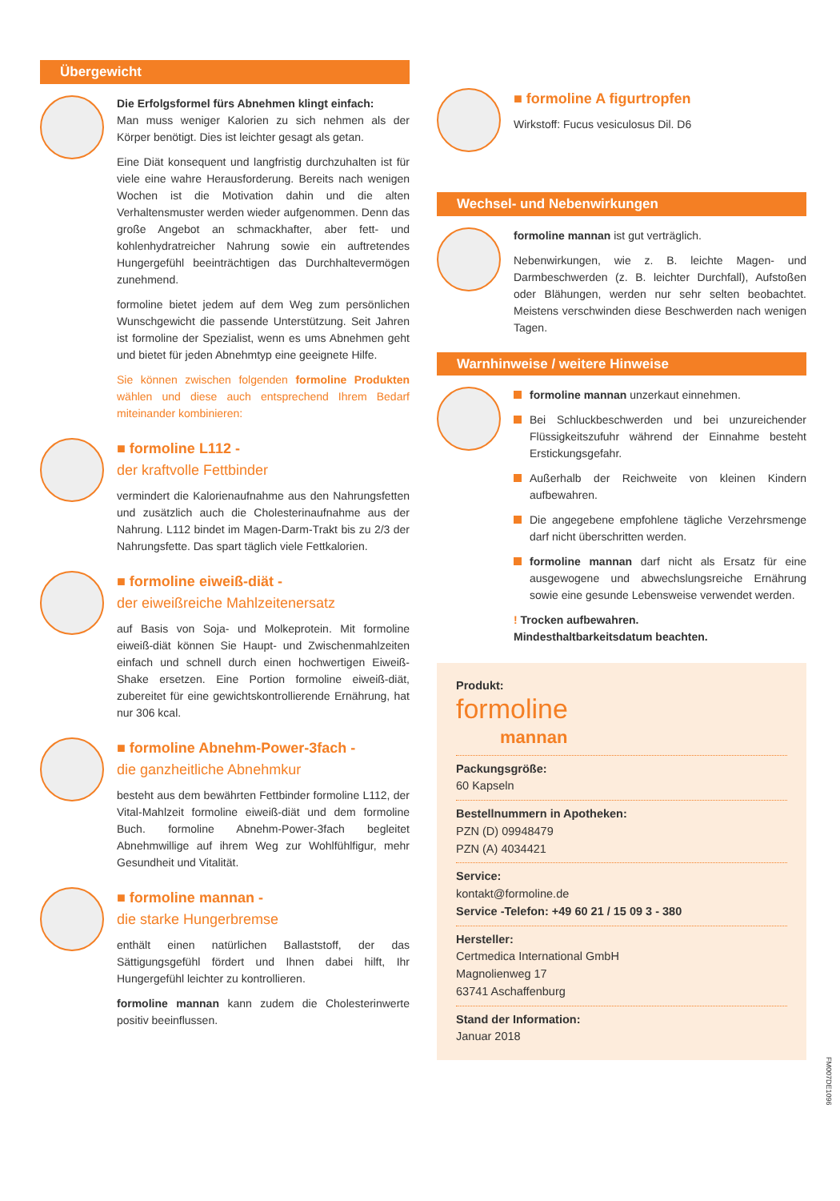Übergewicht
Die Erfolgsformel fürs Abnehmen klingt einfach:
Man muss weniger Kalorien zu sich nehmen als der Körper benötigt. Dies ist leichter gesagt als getan.
Eine Diät konsequent und langfristig durchzuhalten ist für viele eine wahre Herausforderung. Bereits nach wenigen Wochen ist die Motivation dahin und die alten Verhaltensmuster werden wieder aufgenommen. Denn das große Angebot an schmackhafter, aber fett- und kohlenhydratreicher Nahrung sowie ein auftretendes Hungergefühl beeinträchtigen das Durchhaltevermögen zunehmend.
formoline bietet jedem auf dem Weg zum persönlichen Wunschgewicht die passende Unterstützung. Seit Jahren ist formoline der Spezialist, wenn es ums Abnehmen geht und bietet für jeden Abnehmtyp eine geeignete Hilfe.
Sie können zwischen folgenden formoline Produkten wählen und diese auch entsprechend Ihrem Bedarf miteinander kombinieren:
■ formoline L112 -
der kraftvolle Fettbinder
vermindert die Kalorienaufnahme aus den Nahrungsfetten und zusätzlich auch die Cholesterinaufnahme aus der Nahrung. L112 bindet im Magen-Darm-Trakt bis zu 2/3 der Nahrungsfette. Das spart täglich viele Fettkalorien.
■ formoline eiweiß-diät -
der eiweißreiche Mahlzeitenersatz
auf Basis von Soja- und Molkeprotein. Mit formoline eiweiß-diät können Sie Haupt- und Zwischenmahlzeiten einfach und schnell durch einen hochwertigen Eiweiß-Shake ersetzen. Eine Portion formoline eiweiß-diät, zubereitet für eine gewichtskontrollierende Ernährung, hat nur 306 kcal.
■ formoline Abnehm-Power-3fach -
die ganzheitliche Abnehmkur
besteht aus dem bewährten Fettbinder formoline L112, der Vital-Mahlzeit formoline eiweiß-diät und dem formoline Buch. formoline Abnehm-Power-3fach begleitet Abnehmwillige auf ihrem Weg zur Wohlfühlfigur, mehr Gesundheit und Vitalität.
■ formoline mannan -
die starke Hungerbremse
enthält einen natürlichen Ballaststoff, der das Sättigungsgefühl fördert und Ihnen dabei hilft, Ihr Hungergefühl leichter zu kontrollieren.
formoline mannan kann zudem die Cholesterinwerte positiv beeinflussen.
■ formoline A figurtropfen
Wirkstoff: Fucus vesiculosus Dil. D6
Wechsel- und Nebenwirkungen
formoline mannan ist gut verträglich.
Nebenwirkungen, wie z. B. leichte Magen- und Darmbeschwerden (z. B. leichter Durchfall), Aufstoßen oder Blähungen, werden nur sehr selten beobachtet. Meistens verschwinden diese Beschwerden nach wenigen Tagen.
Warnhinweise / weitere Hinweise
formoline mannan unzerkaut einnehmen.
Bei Schluckbeschwerden und bei unzureichender Flüssigkeitszufuhr während der Einnahme besteht Erstickungsgefahr.
Außerhalb der Reichweite von kleinen Kindern aufbewahren.
Die angegebene empfohlene tägliche Verzehrsmenge darf nicht überschritten werden.
formoline mannan darf nicht als Ersatz für eine ausgewogene und abwechslungsreiche Ernährung sowie eine gesunde Lebensweise verwendet werden.
! Trocken aufbewahren.
Mindesthaltbarkeitsdatum beachten.
Produkt:
formoline
mannan
Packungsgröße:
60 Kapseln
Bestellnummern in Apotheken:
PZN (D) 09948479
PZN (A) 4034421
Service:
kontakt@formoline.de
Service -Telefon: +49 60 21 / 15 09 3 - 380
Hersteller:
Certmedica International GmbH
Magnolienweg 17
63741 Aschaffenburg
Stand der Information:
Januar 2018
FM007DE1096